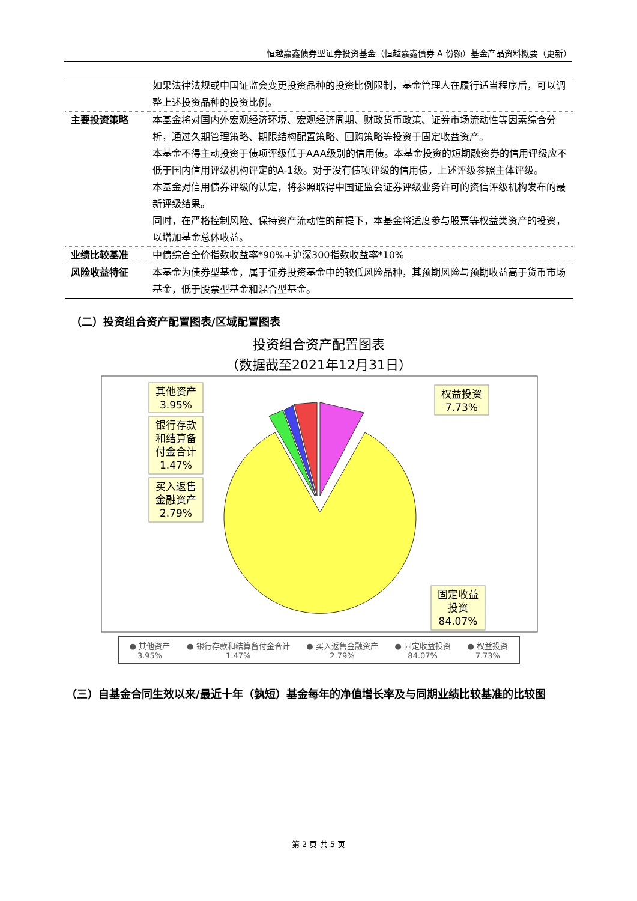恒越嘉鑫债券型证券投资基金（恒越嘉鑫债券 A 份额）基金产品资料概要（更新）
| | 如果法律法规或中国证监会变更投资品种的投资比例限制，基金管理人在履行适当程序后，可以调整上述投资品种的投资比例。 |
| 主要投资策略 | 本基金将对国内外宏观经济环境、宏观经济周期、财政货币政策、证券市场流动性等因素综合分析，通过久期管理策略、期限结构配置策略、回购策略等投资于固定收益资产。 本基金不得主动投资于债项评级低于AAA级别的信用债。本基金投资的短期融资券的信用评级应不低于国内信用评级机构评定的A-1级。对于没有债项评级的信用债，上述评级参照主体评级。 本基金对信用债券评级的认定，将参照取得中国证监会证券评级业务许可的资信评级机构发布的最新评级结果。 同时，在严格控制风险、保持资产流动性的前提下，本基金将适度参与股票等权益类资产的投资，以增加基金总体收益。 |
| 业绩比较基准 | 中债综合全价指数收益率*90%+沪深300指数收益率*10% |
| 风险收益特征 | 本基金为债券型基金，属于证券投资基金中的较低风险品种，其预期风险与预期收益高于货币市场基金，低于股票型基金和混合型基金。 |
（二）投资组合资产配置图表/区域配置图表
投资组合资产配置图表
（数据截至2021年12月31日）
其他资产
3.95%
银行存款
和结算备
付金合计
1.47%
买入返售
金融资产
2.79%
权益投资
7.73%
固定收益
投资
84.07%
● 其他资产
3.95%
● 银行存款和结算备付金合计
1.47%
● 买入返售金融资产
2.79%
● 固定收益投资
84.07%
● 权益投资
7.73%
（三）自基金合同生效以来/最近十年（孰短）基金每年的净值增长率及与同期业绩比较基准的比较图
第 2 页 共 5 页